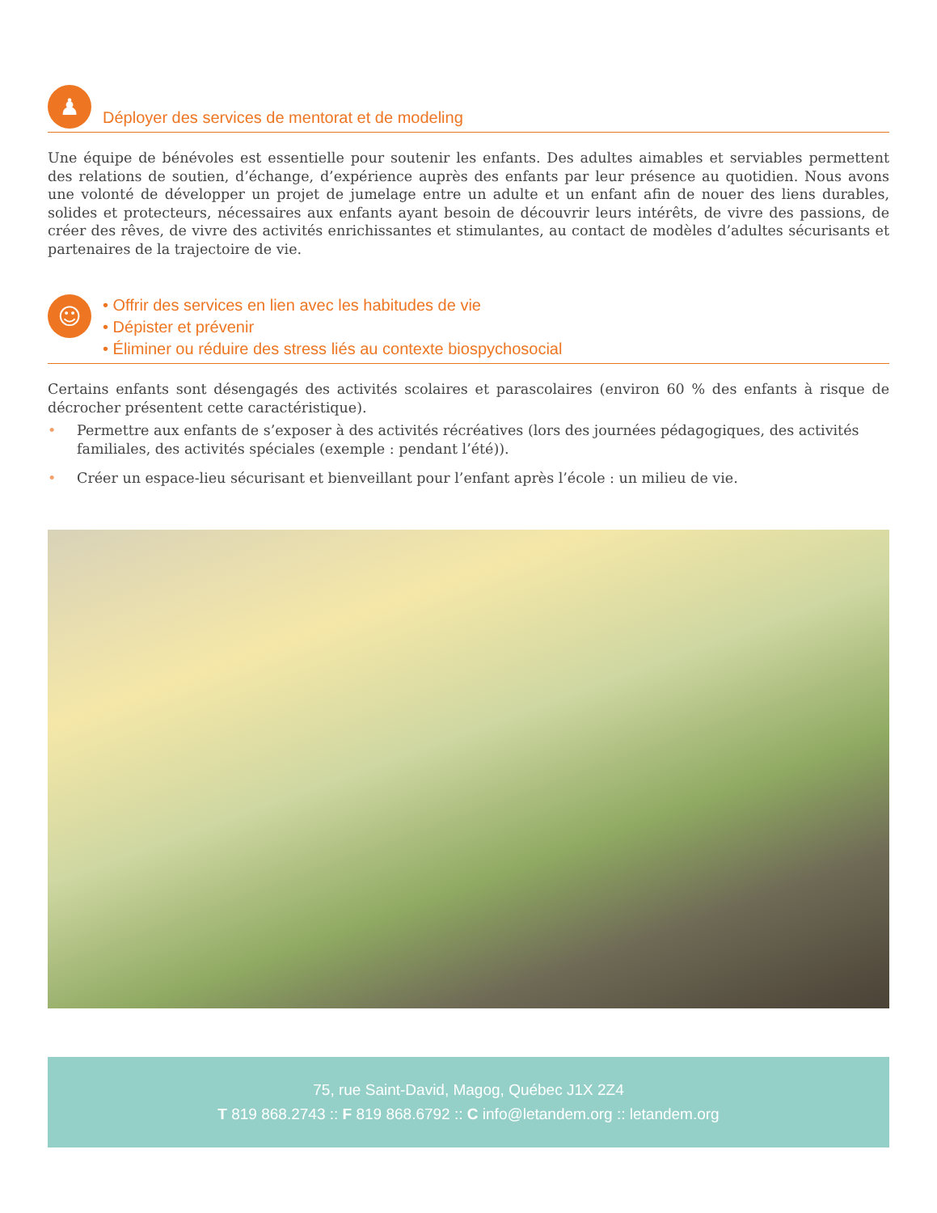♟
Déployer des services de mentorat et de modeling
Une équipe de bénévoles est essentielle pour soutenir les enfants. Des adultes aimables et serviables permettent des relations de soutien, d’échange, d’expérience auprès des enfants par leur présence au quotidien. Nous avons une volonté de développer un projet de jumelage entre un adulte et un enfant afin de nouer des liens durables, solides et protecteurs, nécessaires aux enfants ayant besoin de découvrir leurs intérêts, de vivre des passions, de créer des rêves, de vivre des activités enrichissantes et stimulantes, au contact de modèles d’adultes sécurisants et partenaires de la trajectoire de vie.
☺
• Offrir des services en lien avec les habitudes de vie
• Dépister et prévenir
• Éliminer ou réduire des stress liés au contexte biospychosocial
Certains enfants sont désengagés des activités scolaires et parascolaires (environ 60 % des enfants à risque de décrocher présentent cette caractéristique).
• Permettre aux enfants de s’exposer à des activités récréatives (lors des journées pédagogiques, des activités familiales, des activités spéciales (exemple : pendant l’été)).
• Créer un espace-lieu sécurisant et bienveillant pour l’enfant après l’école : un milieu de vie.
75, rue Saint-David, Magog, Québec J1X 2Z4
T 819 868.2743 :: F 819 868.6792 :: C info@letandem.org :: letandem.org